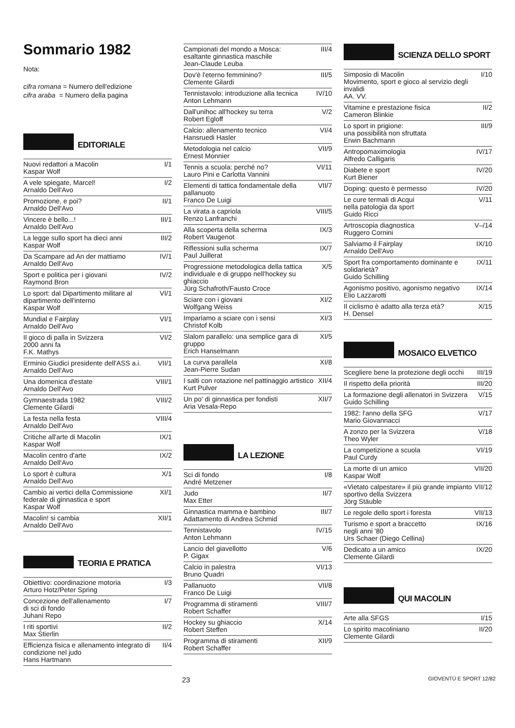Sommario 1982
Nota:
cifra romana = Numero dell'edizione
cifra araba = Numero della pagina
EDITORIALE
| Nuovi redattori a Macolin Kaspar Wolf | I/1 |
| A vele spiegate, Marcel! Arnaldo Dell'Avo | I/2 |
| Promozione, e poi? Arnaldo Dell'Avo | II/1 |
| Vincere è bello...! Arnaldo Dell'Avo | III/1 |
| La legge sullo sport ha dieci anni Kaspar Wolf | III/2 |
| Da Scampare ad An der mattiamo Arnaldo Dell'Avo | IV/1 |
| Sport e politica per i giovani Raymond Bron | IV/2 |
| Lo sport: dal Dipartimento militare al dipartimento dell'interno Kaspar Wolf | VI/1 |
| Mundial e Fairplay Arnaldo Dell'Avo | VI/1 |
| Il gioco di palla in Svizzera 2000 anni fa F.K. Mathys | VI/2 |
| Erminio Giudici presidente dell'ASS a.i. Arnaldo Dell'Avo | VII/1 |
| Una domenica d'estate Arnaldo Dell'Avo | VIII/1 |
| Gymnaestrada 1982 Clemente Gilardi | VIII/2 |
| La festa nella festa Arnaldo Dell'Avo | VIII/4 |
| Critiche all'arte di Macolin Kaspar Wolf | IX/1 |
| Macolin centro d'arte Arnaldo Dell'Avo | IX/2 |
| Lo sport è cultura Arnaldo Dell'Avo | X/1 |
| Cambio ai vertici della Commissione federale di ginnastica e sport Kaspar Wolf | XI/1 |
| Macolin! si cambia Arnaldo Dell'Avo | XII/1 |
TEORIA E PRATICA
| Obiettivo: coordinazione motoria Arturo Hotz/Peter Spring | I/3 |
| Concezione dell'allenamento di sci di fondo Juhani Repo | I/7 |
| I riti sportivi Max Stierlin | II/2 |
| Efficienza fisica e allenamento integrato di condizione nel judo Hans Hartmann | II/4 |
| Campionati del mondo a Mosca: esaltante ginnastica maschile Jean-Claude Leuba | III/4 |
| Dov'è l'eterno femminino? Clemente Gilardi | III/5 |
| Tennistavolo: introduzione alla tecnica Anton Lehmann | IV/10 |
| Dall'unihoc all'hockey su terra Robert Egloff | V/2 |
| Calcio: allenamento tecnico Hansruedi Hasler | VI/4 |
| Metodologia nel calcio Ernest Monnier | VII/9 |
| Tennis a scuola: perché no? Lauro Pini e Carlotta Vannini | VI/11 |
| Elementi di tattica fondamentale della pallanuoto Franco De Luigi | VII/7 |
| La virata a capriola Renzo Lanfranchi | VIII/5 |
| Alla scoperta della scherma Robert Vaugenot | IX/3 |
| Riflessioni sulla scherma Paul Juillerat | IX/7 |
| Progressione metodologica della tattica individuale e di gruppo nell'hockey su ghiaccio Jürg Schafroth/Fausto Croce | X/5 |
| Sciare con i giovani Wolfgang Weiss | XI/2 |
| Impariamo a sciare con i sensi Christof Kolb | XI/3 |
| Slalom parallelo: una semplice gara di gruppo Erich Hanselmann | XI/5 |
| La curva parallela Jean-Pierre Sudan | XI/8 |
| I salti con rotazione nel pattinaggio artistico Kurt Pulver | XII/4 |
| Un po' di ginnastica per fondisti Aria Vesala-Repo | XII/7 |
LA LEZIONE
| Sci di fondo André Metzener | I/8 |
| Judo Max Etter | II/7 |
| Ginnastica mamma e bambino Adattamento di Andrea Schmid | III/7 |
| Tennistavolo Anton Lehmann | IV/15 |
| Lancio del giavellotto P. Gigax | V/6 |
| Calcio in palestra Bruno Quadri | VI/13 |
| Pallanuoto Franco De Luigi | VII/8 |
| Programma di stiramenti Robert Schaffer | VIII/7 |
| Hockey su ghiaccio Robert Steffen | X/14 |
| Programma di stiramenti Robert Schaffer | XII/9 |
SCIENZA DELLO SPORT
| Simposio di Macolin Movimento, sport e gioco al servizio degli invalidi AA. VV. | I/10 |
| Vitamine e prestazione fisica Cameron Blinkie | II/2 |
| Lo sport in prigione: una possibilità non sfruttata Erwin Bachmann | III/9 |
| Antropomaximologia Alfredo Calligaris | IV/17 |
| Diabete e sport Kurt Biener | IV/20 |
| Doping: questo è permesso | IV/20 |
| Le cure termali di Acqui nella patologia da sport Guido Ricci | V/11 |
| Artroscopia diagnostica Ruggero Cornini | V–/14 |
| Salviamo il Fairplay Arnaldo Dell'Avo | IX/10 |
| Sport fra comportamento dominante e solidarietà? Guido Schilling | IX/11 |
| Agonismo positivo, agonismo negativo Elio Lazzarotti | IX/14 |
| Il ciclismo è adatto alla terza età? H. Densel | X/15 |
MOSAICO ELVETICO
| Scegliere bene la protezione degli occhi | III/19 |
| Il rispetto della priorità | III/20 |
| La formazione degli allenatori in Svizzera Guido Schilling | V/15 |
| 1982: l'anno della SFG Mario Giovannacci | V/17 |
| A zonzo per la Svizzera Theo Wyler | V/18 |
| La competizione a scuola Paul Curdy | VI/19 |
| La morte di un amico Kaspar Wolf | VII/20 |
| «Vietato calpestare» il più grande impianto sportivo della Svizzera Jörg Stäuble | VII/12 |
| Le regole dello sport i foresta | VII/13 |
| Turismo e sport a braccetto negli anni '80 Urs Schaer (Diego Cellina) | IX/16 |
| Dedicato a un amico Clemente Gilardi | IX/20 |
QUI MACOLIN
| Arte alla SFGS | I/15 |
| Lo spirito macoliniano Clemente Gilardi | II/20 |
23 GIOVENTÙ E SPORT 12/82